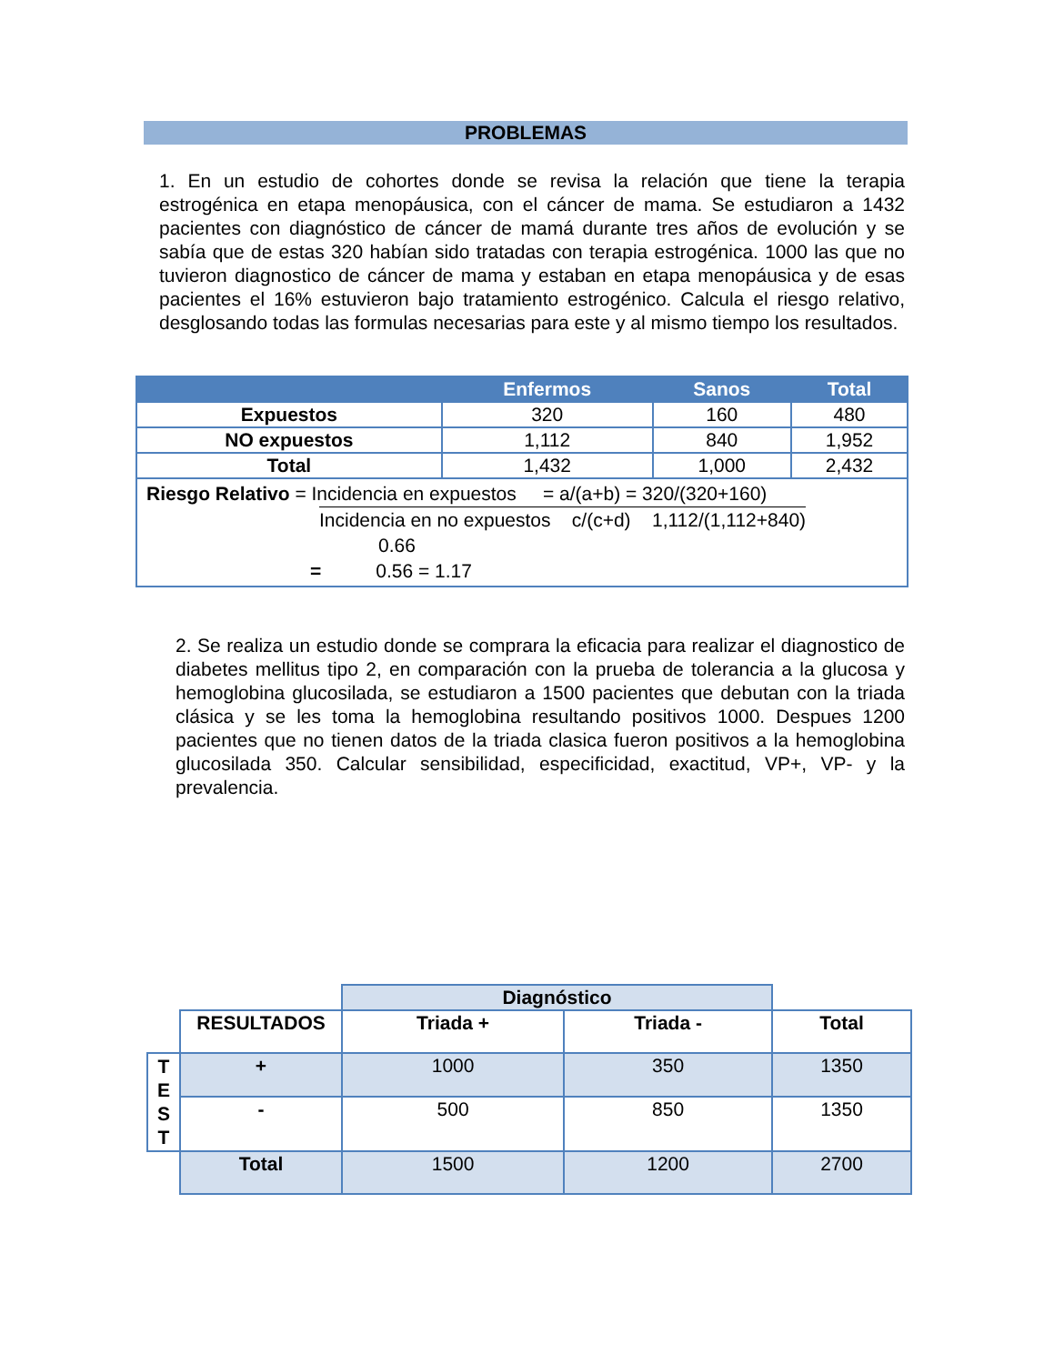PROBLEMAS
1. En un estudio de cohortes donde se revisa la relación que tiene la terapia estrogénica en etapa menopáusica, con el cáncer de mama. Se estudiaron a 1432 pacientes con diagnóstico de cáncer de mamá durante tres años de evolución y se sabía que de estas 320 habían sido tratadas con terapia estrogénica. 1000 las que no tuvieron diagnostico de cáncer de mama y estaban en etapa menopáusica y de esas pacientes el 16% estuvieron bajo tratamiento estrogénico. Calcula el riesgo relativo, desglosando todas las formulas necesarias para este y al mismo tiempo los resultados.
| | Enfermos | Sanos | Total |
| --- | --- | --- | --- |
| Expuestos | 320 | 160 | 480 |
| NO expuestos | 1,112 | 840 | 1,952 |
| Total | 1,432 | 1,000 | 2,432 |
| Riesgo Relativo = Incidencia en expuestos = a/(a+b) = 320/(320+160) Incidencia en no expuestos c/(c+d) 1,112/(1,112+840) 0.66 = 0.56 = 1.17 | | | |
2. Se realiza un estudio donde se comprara la eficacia para realizar el diagnostico de diabetes mellitus tipo 2, en comparación con la prueba de tolerancia a la glucosa y hemoglobina glucosilada, se estudiaron a 1500 pacientes que debutan con la triada clásica y se les toma la hemoglobina resultando positivos 1000. Despues 1200 pacientes que no tienen datos de la triada clasica fueron positivos a la hemoglobina glucosilada 350. Calcular sensibilidad, especificidad, exactitud, VP+, VP- y la prevalencia.
| | | Diagnóstico | | |
| | RESULTADOS | Triada + | Triada - | Total |
| T E S T | + | 1000 | 350 | 1350 |
| | - | 500 | 850 | 1350 |
| | Total | 1500 | 1200 | 2700 |